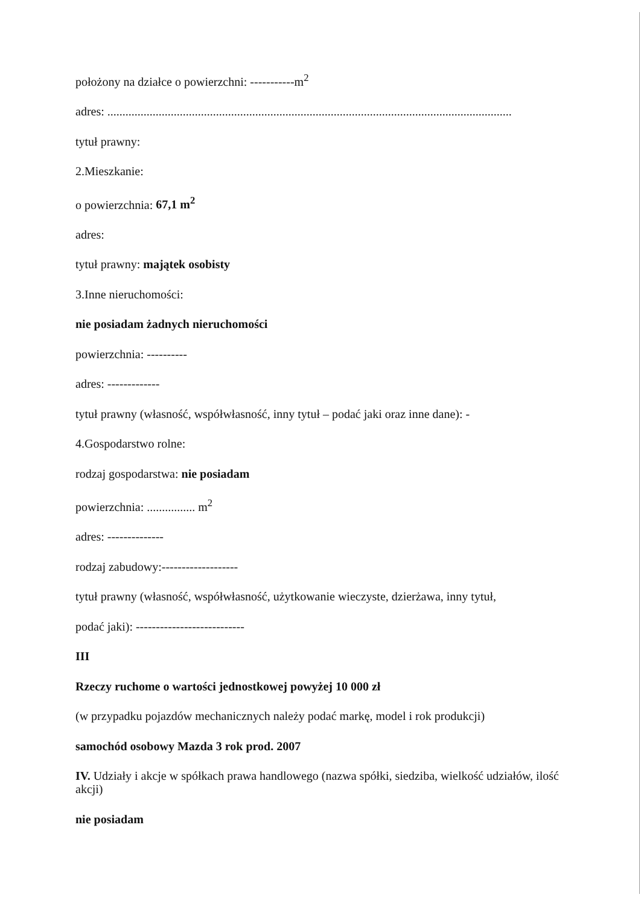położony na działce o powierzchni: -----------m<sup>2</sup>
adres: ......................................................................................................................................
tytuł prawny:
2.Mieszkanie:
o powierzchnia: 67,1 m<sup>2</sup>
adres:
tytuł prawny: majątek osobisty
3.Inne nieruchomości:
nie posiadam żadnych nieruchomości
powierzchnia: ----------
adres: -------------
tytuł prawny (własność, współwłasność, inny tytuł – podać jaki oraz inne dane): -
4.Gospodarstwo rolne:
rodzaj gospodarstwa: nie posiadam
powierzchnia: ................ m<sup>2</sup>
adres: --------------
rodzaj zabudowy:-------------------
tytuł prawny (własność, współwłasność, użytkowanie wieczyste, dzierżawa, inny tytuł,
podać jaki): ---------------------------
III
Rzeczy ruchome o wartości jednostkowej powyżej 10 000 zł
(w przypadku pojazdów mechanicznych należy podać markę, model i rok produkcji)
samochód osobowy Mazda 3 rok prod. 2007
IV. Udziały i akcje w spółkach prawa handlowego (nazwa spółki, siedziba, wielkość udziałów, ilość akcji)
nie posiadam